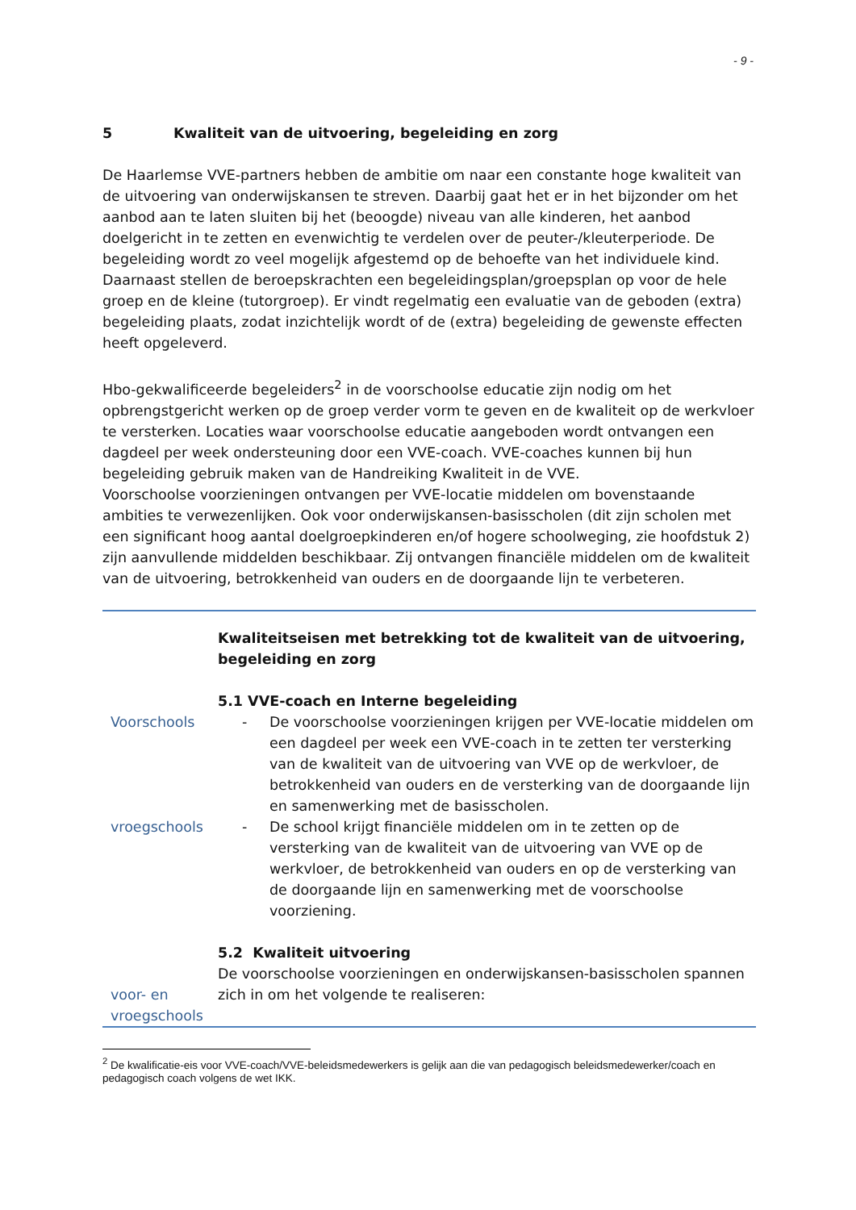- 9 -
5 Kwaliteit van de uitvoering, begeleiding en zorg
De Haarlemse VVE-partners hebben de ambitie om naar een constante hoge kwaliteit van de uitvoering van onderwijskansen te streven. Daarbij gaat het er in het bijzonder om het aanbod aan te laten sluiten bij het (beoogde) niveau van alle kinderen, het aanbod doelgericht in te zetten en evenwichtig te verdelen over de peuter-/kleuterperiode. De begeleiding wordt zo veel mogelijk afgestemd op de behoefte van het individuele kind. Daarnaast stellen de beroepskrachten een begeleidingsplan/groepsplan op voor de hele groep en de kleine (tutorgroep). Er vindt regelmatig een evaluatie van de geboden (extra) begeleiding plaats, zodat inzichtelijk wordt of de (extra) begeleiding de gewenste effecten heeft opgeleverd.
Hbo-gekwalificeerde begeleiders<sup>2</sup> in de voorschoolse educatie zijn nodig om het opbrengstgericht werken op de groep verder vorm te geven en de kwaliteit op de werkvloer te versterken. Locaties waar voorschoolse educatie aangeboden wordt ontvangen een dagdeel per week ondersteuning door een VVE-coach. VVE-coaches kunnen bij hun begeleiding gebruik maken van de Handreiking Kwaliteit in de VVE.
Voorschoolse voorzieningen ontvangen per VVE-locatie middelen om bovenstaande ambities te verwezenlijken. Ook voor onderwijskansen-basisscholen (dit zijn scholen met een significant hoog aantal doelgroepkinderen en/of hogere schoolweging, zie hoofdstuk 2) zijn aanvullende middelden beschikbaar. Zij ontvangen financiële middelen om de kwaliteit van de uitvoering, betrokkenheid van ouders en de doorgaande lijn te verbeteren.
Kwaliteitseisen met betrekking tot de kwaliteit van de uitvoering, begeleiding en zorg
5.1 VVE-coach en Interne begeleiding
Voorschools - De voorschoolse voorzieningen krijgen per VVE-locatie middelen om een dagdeel per week een VVE-coach in te zetten ter versterking van de kwaliteit van de uitvoering van VVE op de werkvloer, de betrokkenheid van ouders en de versterking van de doorgaande lijn en samenwerking met de basisscholen.
vroegschools - De school krijgt financiële middelen om in te zetten op de versterking van de kwaliteit van de uitvoering van VVE op de werkvloer, de betrokkenheid van ouders en op de versterking van de doorgaande lijn en samenwerking met de voorschoolse voorziening.
voor- en vroegschools
5.2 Kwaliteit uitvoering
De voorschoolse voorzieningen en onderwijskansen-basisscholen spannen zich in om het volgende te realiseren:
<sup>2</sup> De kwalificatie-eis voor VVE-coach/VVE-beleidsmedewerkers is gelijk aan die van pedagogisch beleidsmedewerker/coach en pedagogisch coach volgens de wet IKK.